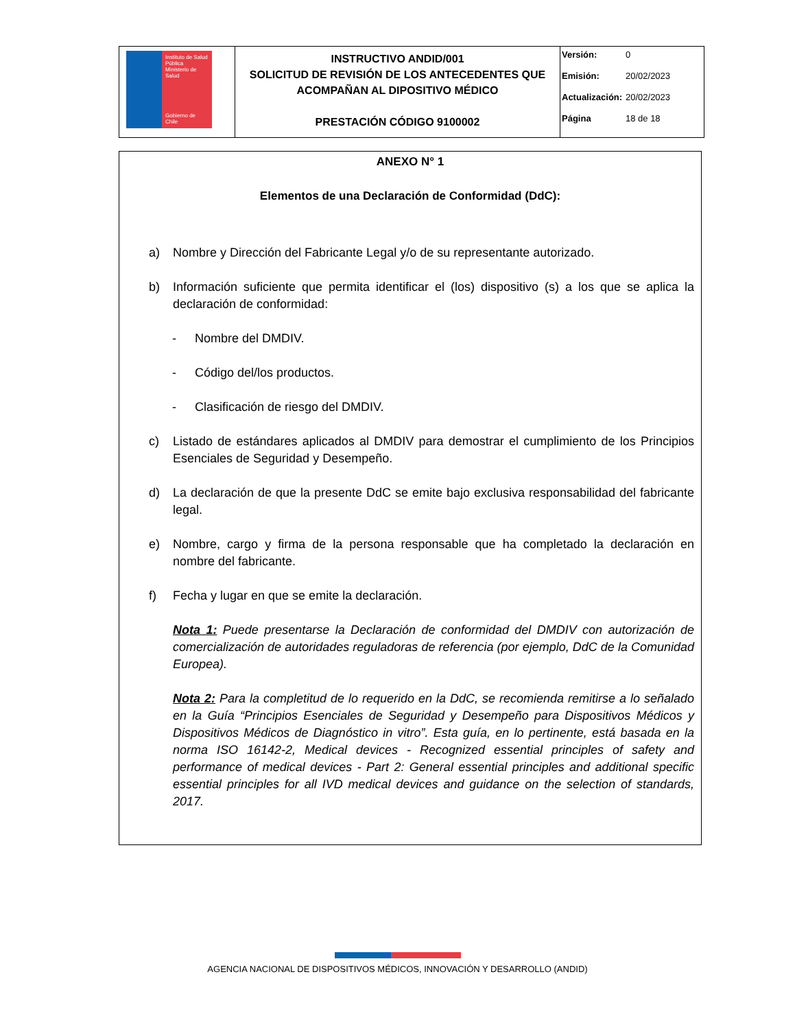| Instituto de Salud Pública Ministerio de Salud Gobierno de Chile | INSTRUCTIVO ANDID/001 SOLICITUD DE REVISIÓN DE LOS ANTECEDENTES QUE ACOMPAÑAN AL DIPOSITIVO MÉDICO PRESTACIÓN CÓDIGO 9100002 | Versión: 0 Emisión: 20/02/2023 Actualización: 20/02/2023 Página 18 de 18 |
ANEXO N° 1
Elementos de una Declaración de Conformidad (DdC):
a) Nombre y Dirección del Fabricante Legal y/o de su representante autorizado.
b) Información suficiente que permita identificar el (los) dispositivo (s) a los que se aplica la declaración de conformidad:
- Nombre del DMDIV.
- Código del/los productos.
- Clasificación de riesgo del DMDIV.
c) Listado de estándares aplicados al DMDIV para demostrar el cumplimiento de los Principios Esenciales de Seguridad y Desempeño.
d) La declaración de que la presente DdC se emite bajo exclusiva responsabilidad del fabricante legal.
e) Nombre, cargo y firma de la persona responsable que ha completado la declaración en nombre del fabricante.
f) Fecha y lugar en que se emite la declaración.
Nota 1: Puede presentarse la Declaración de conformidad del DMDIV con autorización de comercialización de autoridades reguladoras de referencia (por ejemplo, DdC de la Comunidad Europea).
Nota 2: Para la completitud de lo requerido en la DdC, se recomienda remitirse a lo señalado en la Guía “Principios Esenciales de Seguridad y Desempeño para Dispositivos Médicos y Dispositivos Médicos de Diagnóstico in vitro”. Esta guía, en lo pertinente, está basada en la norma ISO 16142-2, Medical devices - Recognized essential principles of safety and performance of medical devices - Part 2: General essential principles and additional specific essential principles for all IVD medical devices and guidance on the selection of standards, 2017.
AGENCIA NACIONAL DE DISPOSITIVOS MÉDICOS, INNOVACIÓN Y DESARROLLO (ANDID)